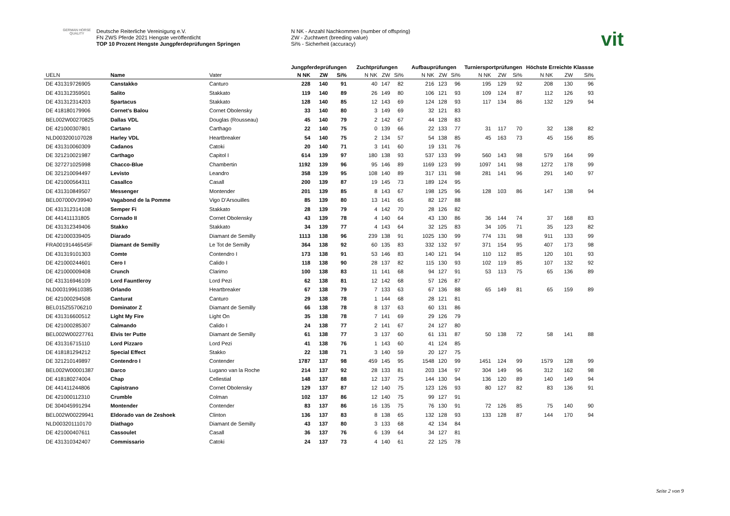GERMAN HORSE QUALITY
vit
Deutsche Reiterliche Vereinigung e.V.
FN ZWS Pferde 2021 Hengste veröffentlicht
TOP 10 Prozent Hengste Jungpferdeprüfungen Springen
N NK - Anzahl Nachkommen (number of offspring)
ZW - Zuchtwert (breeding value)
Si% - Sicherheit (accuracy)
| | | | Jungpferdeprüfungen | | | Zuchtprüfungen | | | Aufbauprüfungen | | | Turniersportprüfungen | | | Höchste Erreichte Klassse | | |
| --- | --- | --- | --- | --- | --- | --- | --- | --- | --- | --- | --- | --- | --- | --- | --- | --- | --- |
| UELN | Name | Vater | N NK | ZW | Si% | N NK | ZW | Si% | N NK | ZW | Si% | N NK | ZW | Si% | N NK | ZW | Si% |
| DE 431319726905 | Canstakko | Canturo | 228 | 140 | 91 | 40 | 147 | 82 | 216 | 123 | 96 | 195 | 129 | 92 | 208 | 130 | 96 |
| DE 431312359501 | Salito | Stakkato | 119 | 140 | 89 | 26 | 149 | 80 | 106 | 121 | 93 | 109 | 124 | 87 | 112 | 126 | 93 |
| DE 431312314203 | Spartacus | Stakkato | 128 | 140 | 85 | 12 | 143 | 69 | 124 | 128 | 93 | 117 | 134 | 86 | 132 | 129 | 94 |
| DE 418180179906 | Cornet's Balou | Cornet Obolensky | 33 | 140 | 80 | 3 | 149 | 69 | 32 | 121 | 83 | | | | | | |
| BEL002W00270825 | Dallas VDL | Douglas (Rousseau) | 45 | 140 | 79 | 2 | 142 | 67 | 44 | 128 | 83 | | | | | | |
| DE 421000307801 | Cartano | Carthago | 22 | 140 | 75 | 0 | 139 | 66 | 22 | 133 | 77 | 31 | 117 | 70 | 32 | 138 | 82 |
| NLD003200107028 | Harley VDL | Heartbreaker | 54 | 140 | 75 | 2 | 134 | 57 | 54 | 138 | 85 | 45 | 163 | 73 | 45 | 156 | 85 |
| DE 431310060309 | Cadanos | Catoki | 20 | 140 | 71 | 3 | 141 | 60 | 19 | 131 | 76 | | | | | | |
| DE 321210021987 | Carthago | Capitol I | 614 | 139 | 97 | 180 | 138 | 93 | 537 | 133 | 99 | 560 | 143 | 98 | 579 | 164 | 99 |
| DE 327271025998 | Chacco-Blue | Chambertin | 1192 | 139 | 96 | 95 | 146 | 89 | 1169 | 123 | 99 | 1097 | 141 | 98 | 1272 | 178 | 99 |
| DE 321210094497 | Levisto | Leandro | 358 | 139 | 95 | 108 | 140 | 89 | 317 | 131 | 98 | 281 | 141 | 96 | 291 | 140 | 97 |
| DE 421000564311 | Casallco | Casall | 200 | 139 | 87 | 19 | 145 | 73 | 189 | 124 | 95 | | | | | | |
| DE 431310849507 | Messenger | Montender | 201 | 139 | 85 | 8 | 143 | 67 | 198 | 125 | 96 | 128 | 103 | 86 | 147 | 138 | 94 |
| BEL007000V39940 | Vagabond de la Pomme | Vigo D'Arsouilles | 85 | 139 | 80 | 13 | 141 | 65 | 82 | 127 | 88 | | | | | | |
| DE 431312314108 | Semper Fi | Stakkato | 28 | 139 | 79 | 4 | 142 | 70 | 28 | 126 | 82 | | | | | | |
| DE 441411131805 | Cornado II | Cornet Obolensky | 43 | 139 | 78 | 4 | 140 | 64 | 43 | 130 | 86 | 36 | 144 | 74 | 37 | 168 | 83 |
| DE 431312349406 | Stakko | Stakkato | 34 | 139 | 77 | 4 | 143 | 64 | 32 | 125 | 83 | 34 | 105 | 71 | 35 | 123 | 82 |
| DE 421000339405 | Diarado | Diamant de Semilly | 1113 | 138 | 96 | 239 | 138 | 91 | 1025 | 130 | 99 | 774 | 131 | 98 | 911 | 133 | 99 |
| FRA00191446545F | Diamant de Semilly | Le Tot de Semilly | 364 | 138 | 92 | 60 | 135 | 83 | 332 | 132 | 97 | 371 | 154 | 95 | 407 | 173 | 98 |
| DE 431319101303 | Comte | Contendro I | 173 | 138 | 91 | 53 | 146 | 83 | 140 | 121 | 94 | 110 | 112 | 85 | 120 | 101 | 93 |
| DE 421000244601 | Cero I | Calido I | 118 | 138 | 90 | 28 | 137 | 82 | 115 | 130 | 93 | 102 | 119 | 85 | 107 | 132 | 92 |
| DE 421000009408 | Crunch | Clarimo | 100 | 138 | 83 | 11 | 141 | 68 | 94 | 127 | 91 | 53 | 113 | 75 | 65 | 136 | 89 |
| DE 431316946109 | Lord Fauntleroy | Lord Pezi | 62 | 138 | 81 | 12 | 142 | 68 | 57 | 126 | 87 | | | | | | |
| NLD003199610385 | Orlando | Heartbreaker | 67 | 138 | 79 | 7 | 133 | 63 | 67 | 136 | 88 | 65 | 149 | 81 | 65 | 159 | 89 |
| DE 421000294508 | Canturat | Canturo | 29 | 138 | 78 | 1 | 144 | 68 | 28 | 121 | 81 | | | | | | |
| BEL015Z55706210 | Dominator Z | Diamant de Semilly | 66 | 138 | 78 | 8 | 137 | 63 | 60 | 131 | 86 | | | | | | |
| DE 431316600512 | Light My Fire | Light On | 35 | 138 | 78 | 7 | 141 | 69 | 29 | 126 | 79 | | | | | | |
| DE 421000285307 | Calmando | Calido I | 24 | 138 | 77 | 2 | 141 | 67 | 24 | 127 | 80 | | | | | | |
| BEL002W00227761 | Elvis ter Putte | Diamant de Semilly | 61 | 138 | 77 | 3 | 137 | 60 | 61 | 131 | 87 | 50 | 138 | 72 | 58 | 141 | 88 |
| DE 431316715110 | Lord Pizzaro | Lord Pezi | 41 | 138 | 76 | 1 | 143 | 60 | 41 | 124 | 85 | | | | | | |
| DE 418181294212 | Special Effect | Stakko | 22 | 138 | 71 | 3 | 140 | 59 | 20 | 127 | 75 | | | | | | |
| DE 321210149897 | Contendro I | Contender | 1787 | 137 | 98 | 459 | 145 | 95 | 1548 | 120 | 99 | 1451 | 124 | 99 | 1579 | 128 | 99 |
| BEL002W00001387 | Darco | Lugano van la Roche | 214 | 137 | 92 | 28 | 133 | 81 | 203 | 134 | 97 | 304 | 149 | 96 | 312 | 162 | 98 |
| DE 418180274004 | Chap | Cellestial | 148 | 137 | 88 | 12 | 137 | 75 | 144 | 130 | 94 | 136 | 120 | 89 | 140 | 149 | 94 |
| DE 441411244806 | Capistrano | Cornet Obolensky | 129 | 137 | 87 | 12 | 140 | 75 | 123 | 126 | 93 | 80 | 127 | 82 | 83 | 136 | 91 |
| DE 421000112310 | Crumble | Colman | 102 | 137 | 86 | 12 | 140 | 75 | 99 | 127 | 91 | | | | | | |
| DE 304045991294 | Montender | Contender | 83 | 137 | 86 | 16 | 135 | 75 | 76 | 130 | 91 | 72 | 126 | 85 | 75 | 140 | 90 |
| BEL002W00229941 | Eldorado van de Zeshoek | Clinton | 136 | 137 | 83 | 8 | 138 | 65 | 132 | 128 | 93 | 133 | 128 | 87 | 144 | 170 | 94 |
| NLD003201110170 | Diathago | Diamant de Semilly | 43 | 137 | 80 | 3 | 133 | 68 | 42 | 134 | 84 | | | | | | |
| DE 421000407611 | Cassoulet | Casall | 36 | 137 | 76 | 6 | 139 | 64 | 34 | 127 | 81 | | | | | | |
| DE 431310342407 | Commissario | Catoki | 24 | 137 | 73 | 4 | 140 | 61 | 22 | 125 | 78 | | | | | | |
Seite 2 von 9